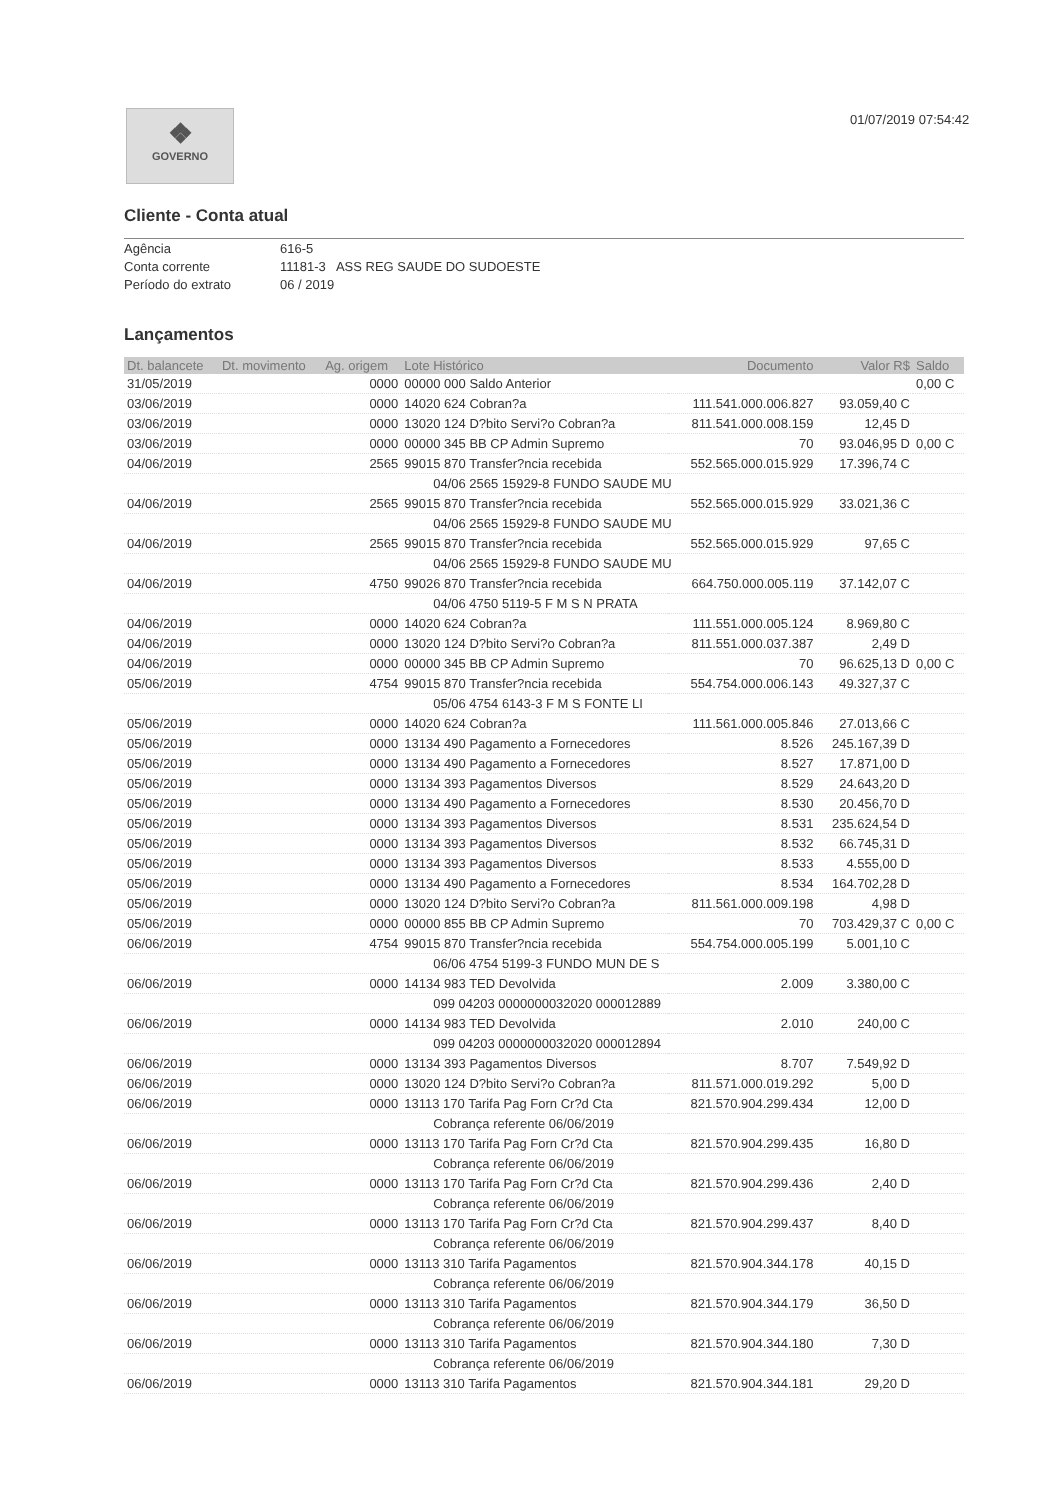❖
GOVERNO
01/07/2019 07:54:42
Cliente - Conta atual
Agência 616-5
Conta corrente 11181-3 ASS REG SAUDE DO SUDOESTE
Período do extrato 06 / 2019
Lançamentos
| Dt. balancete | Dt. movimento | Ag. origem | Lote Histórico | Documento | Valor R$ | Saldo |
| --- | --- | --- | --- | --- | --- | --- |
| 31/05/2019 | | 0000 | 00000 000 Saldo Anterior | | | 0,00 C |
| 03/06/2019 | | 0000 | 14020 624 Cobran?a | 111.541.000.006.827 | 93.059,40 C | |
| 03/06/2019 | | 0000 | 13020 124 D?bito Servi?o Cobran?a | 811.541.000.008.159 | 12,45 D | |
| 03/06/2019 | | 0000 | 00000 345 BB CP Admin Supremo | 70 | 93.046,95 D | 0,00 C |
| 04/06/2019 | | 2565 | 99015 870 Transfer?ncia recebida | 552.565.000.015.929 | 17.396,74 C | |
| | | | 04/06 2565 15929-8 FUNDO SAUDE MU | | | |
| 04/06/2019 | | 2565 | 99015 870 Transfer?ncia recebida | 552.565.000.015.929 | 33.021,36 C | |
| | | | 04/06 2565 15929-8 FUNDO SAUDE MU | | | |
| 04/06/2019 | | 2565 | 99015 870 Transfer?ncia recebida | 552.565.000.015.929 | 97,65 C | |
| | | | 04/06 2565 15929-8 FUNDO SAUDE MU | | | |
| 04/06/2019 | | 4750 | 99026 870 Transfer?ncia recebida | 664.750.000.005.119 | 37.142,07 C | |
| | | | 04/06 4750 5119-5 F M S N PRATA | | | |
| 04/06/2019 | | 0000 | 14020 624 Cobran?a | 111.551.000.005.124 | 8.969,80 C | |
| 04/06/2019 | | 0000 | 13020 124 D?bito Servi?o Cobran?a | 811.551.000.037.387 | 2,49 D | |
| 04/06/2019 | | 0000 | 00000 345 BB CP Admin Supremo | 70 | 96.625,13 D | 0,00 C |
| 05/06/2019 | | 4754 | 99015 870 Transfer?ncia recebida | 554.754.000.006.143 | 49.327,37 C | |
| | | | 05/06 4754 6143-3 F M S FONTE LI | | | |
| 05/06/2019 | | 0000 | 14020 624 Cobran?a | 111.561.000.005.846 | 27.013,66 C | |
| 05/06/2019 | | 0000 | 13134 490 Pagamento a Fornecedores | 8.526 | 245.167,39 D | |
| 05/06/2019 | | 0000 | 13134 490 Pagamento a Fornecedores | 8.527 | 17.871,00 D | |
| 05/06/2019 | | 0000 | 13134 393 Pagamentos Diversos | 8.529 | 24.643,20 D | |
| 05/06/2019 | | 0000 | 13134 490 Pagamento a Fornecedores | 8.530 | 20.456,70 D | |
| 05/06/2019 | | 0000 | 13134 393 Pagamentos Diversos | 8.531 | 235.624,54 D | |
| 05/06/2019 | | 0000 | 13134 393 Pagamentos Diversos | 8.532 | 66.745,31 D | |
| 05/06/2019 | | 0000 | 13134 393 Pagamentos Diversos | 8.533 | 4.555,00 D | |
| 05/06/2019 | | 0000 | 13134 490 Pagamento a Fornecedores | 8.534 | 164.702,28 D | |
| 05/06/2019 | | 0000 | 13020 124 D?bito Servi?o Cobran?a | 811.561.000.009.198 | 4,98 D | |
| 05/06/2019 | | 0000 | 00000 855 BB CP Admin Supremo | 70 | 703.429,37 C | 0,00 C |
| 06/06/2019 | | 4754 | 99015 870 Transfer?ncia recebida | 554.754.000.005.199 | 5.001,10 C | |
| | | | 06/06 4754 5199-3 FUNDO MUN DE S | | | |
| 06/06/2019 | | 0000 | 14134 983 TED Devolvida | 2.009 | 3.380,00 C | |
| | | | 099 04203 0000000032020 000012889 | | | |
| 06/06/2019 | | 0000 | 14134 983 TED Devolvida | 2.010 | 240,00 C | |
| | | | 099 04203 0000000032020 000012894 | | | |
| 06/06/2019 | | 0000 | 13134 393 Pagamentos Diversos | 8.707 | 7.549,92 D | |
| 06/06/2019 | | 0000 | 13020 124 D?bito Servi?o Cobran?a | 811.571.000.019.292 | 5,00 D | |
| 06/06/2019 | | 0000 | 13113 170 Tarifa Pag Forn Cr?d Cta | 821.570.904.299.434 | 12,00 D | |
| | | | Cobrança referente 06/06/2019 | | | |
| 06/06/2019 | | 0000 | 13113 170 Tarifa Pag Forn Cr?d Cta | 821.570.904.299.435 | 16,80 D | |
| | | | Cobrança referente 06/06/2019 | | | |
| 06/06/2019 | | 0000 | 13113 170 Tarifa Pag Forn Cr?d Cta | 821.570.904.299.436 | 2,40 D | |
| | | | Cobrança referente 06/06/2019 | | | |
| 06/06/2019 | | 0000 | 13113 170 Tarifa Pag Forn Cr?d Cta | 821.570.904.299.437 | 8,40 D | |
| | | | Cobrança referente 06/06/2019 | | | |
| 06/06/2019 | | 0000 | 13113 310 Tarifa Pagamentos | 821.570.904.344.178 | 40,15 D | |
| | | | Cobrança referente 06/06/2019 | | | |
| 06/06/2019 | | 0000 | 13113 310 Tarifa Pagamentos | 821.570.904.344.179 | 36,50 D | |
| | | | Cobrança referente 06/06/2019 | | | |
| 06/06/2019 | | 0000 | 13113 310 Tarifa Pagamentos | 821.570.904.344.180 | 7,30 D | |
| | | | Cobrança referente 06/06/2019 | | | |
| 06/06/2019 | | 0000 | 13113 310 Tarifa Pagamentos | 821.570.904.344.181 | 29,20 D | |